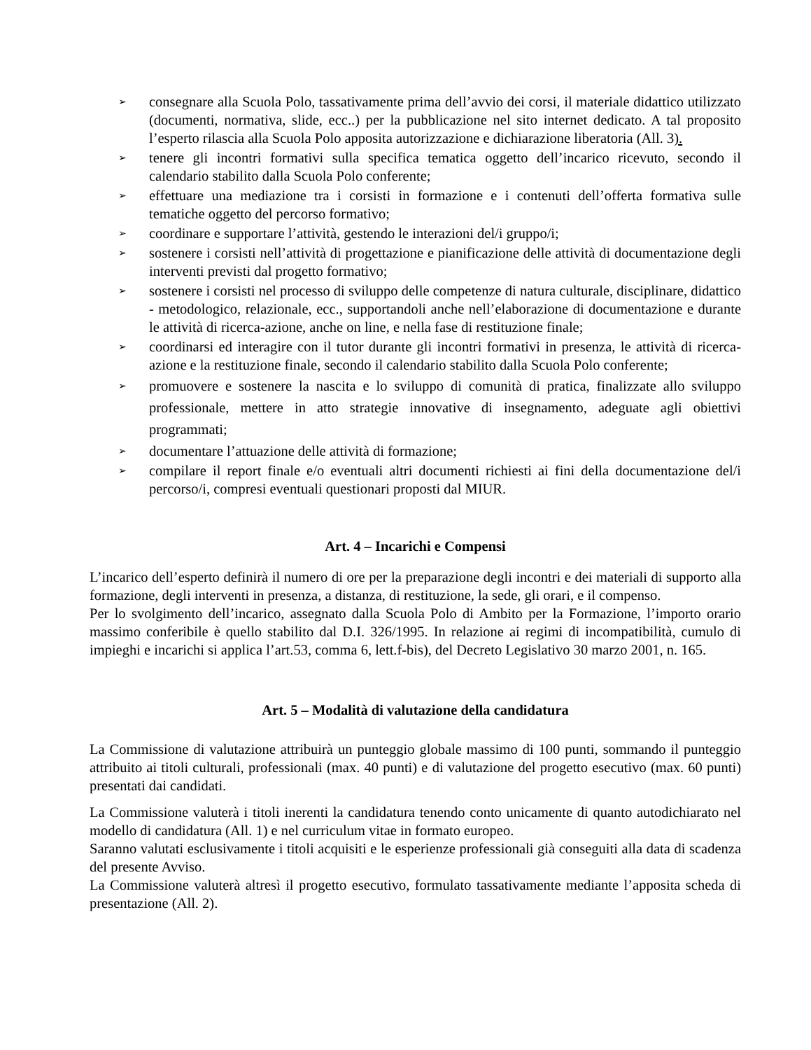➢ consegnare alla Scuola Polo, tassativamente prima dell’avvio dei corsi, il materiale didattico utilizzato (documenti, normativa, slide, ecc..) per la pubblicazione nel sito internet dedicato. A tal proposito l’esperto rilascia alla Scuola Polo apposita autorizzazione e dichiarazione liberatoria (All. 3).
➢ tenere gli incontri formativi sulla specifica tematica oggetto dell’incarico ricevuto, secondo il calendario stabilito dalla Scuola Polo conferente;
➢ effettuare una mediazione tra i corsisti in formazione e i contenuti dell’offerta formativa sulle tematiche oggetto del percorso formativo;
➢ coordinare e supportare l’attività, gestendo le interazioni del/i gruppo/i;
➢ sostenere i corsisti nell’attività di progettazione e pianificazione delle attività di documentazione degli interventi previsti dal progetto formativo;
➢ sostenere i corsisti nel processo di sviluppo delle competenze di natura culturale, disciplinare, didattico - metodologico, relazionale, ecc., supportandoli anche nell’elaborazione di documentazione e durante le attività di ricerca-azione, anche on line, e nella fase di restituzione finale;
➢ coordinarsi ed interagire con il tutor durante gli incontri formativi in presenza, le attività di ricerca- azione e la restituzione finale, secondo il calendario stabilito dalla Scuola Polo conferente;
➢ promuovere e sostenere la nascita e lo sviluppo di comunità di pratica, finalizzate allo sviluppo professionale, mettere in atto strategie innovative di insegnamento, adeguate agli obiettivi programmati;
➢ documentare l’attuazione delle attività di formazione;
➢ compilare il report finale e/o eventuali altri documenti richiesti ai fini della documentazione del/i percorso/i, compresi eventuali questionari proposti dal MIUR.
Art. 4 – Incarichi e Compensi
L’incarico dell’esperto definirà il numero di ore per la preparazione degli incontri e dei materiali di supporto alla formazione, degli interventi in presenza, a distanza, di restituzione, la sede, gli orari, e il compenso.
Per lo svolgimento dell’incarico, assegnato dalla Scuola Polo di Ambito per la Formazione, l’importo orario massimo conferibile è quello stabilito dal D.I. 326/1995. In relazione ai regimi di incompatibilità, cumulo di impieghi e incarichi si applica l’art.53, comma 6, lett.f-bis), del Decreto Legislativo 30 marzo 2001, n. 165.
Art. 5 – Modalità di valutazione della candidatura
La Commissione di valutazione attribuirà un punteggio globale massimo di 100 punti, sommando il punteggio attribuito ai titoli culturali, professionali (max. 40 punti) e di valutazione del progetto esecutivo (max. 60 punti) presentati dai candidati.
La Commissione valuterà i titoli inerenti la candidatura tenendo conto unicamente di quanto autodichiarato nel modello di candidatura (All. 1) e nel curriculum vitae in formato europeo.
Saranno valutati esclusivamente i titoli acquisiti e le esperienze professionali già conseguiti alla data di scadenza del presente Avviso.
La Commissione valuterà altresì il progetto esecutivo, formulato tassativamente mediante l’apposita scheda di presentazione (All. 2).